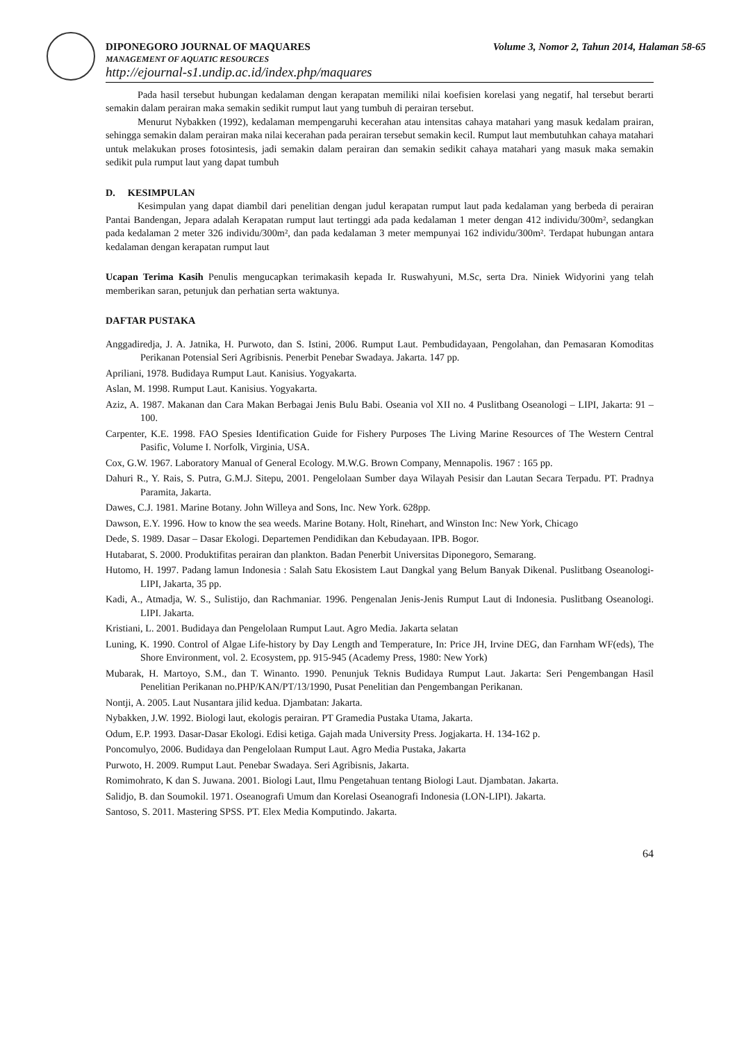DIPONEGORO JOURNAL OF MAQUARES Volume 3, Nomor 2, Tahun 2014, Halaman 58-65
MANAGEMENT OF AQUATIC RESOURCES
http://ejournal-s1.undip.ac.id/index.php/maquares
Pada hasil tersebut hubungan kedalaman dengan kerapatan memiliki nilai koefisien korelasi yang negatif, hal tersebut berarti semakin dalam perairan maka semakin sedikit rumput laut yang tumbuh di perairan tersebut.
Menurut Nybakken (1992), kedalaman mempengaruhi kecerahan atau intensitas cahaya matahari yang masuk kedalam prairan, sehingga semakin dalam perairan maka nilai kecerahan pada perairan tersebut semakin kecil. Rumput laut membutuhkan cahaya matahari untuk melakukan proses fotosintesis, jadi semakin dalam perairan dan semakin sedikit cahaya matahari yang masuk maka semakin sedikit pula rumput laut yang dapat tumbuh
D. KESIMPULAN
Kesimpulan yang dapat diambil dari penelitian dengan judul kerapatan rumput laut pada kedalaman yang berbeda di perairan Pantai Bandengan, Jepara adalah Kerapatan rumput laut tertinggi ada pada kedalaman 1 meter dengan 412 individu/300m², sedangkan pada kedalaman 2 meter 326 individu/300m², dan pada kedalaman 3 meter mempunyai 162 individu/300m². Terdapat hubungan antara kedalaman dengan kerapatan rumput laut
Ucapan Terima Kasih Penulis mengucapkan terimakasih kepada Ir. Ruswahyuni, M.Sc, serta Dra. Niniek Widyorini yang telah memberikan saran, petunjuk dan perhatian serta waktunya.
DAFTAR PUSTAKA
Anggadiredja, J. A. Jatnika, H. Purwoto, dan S. Istini, 2006. Rumput Laut. Pembudidayaan, Pengolahan, dan Pemasaran Komoditas Perikanan Potensial Seri Agribisnis. Penerbit Penebar Swadaya. Jakarta. 147 pp.
Apriliani, 1978. Budidaya Rumput Laut. Kanisius. Yogyakarta.
Aslan, M. 1998. Rumput Laut. Kanisius. Yogyakarta.
Aziz, A. 1987. Makanan dan Cara Makan Berbagai Jenis Bulu Babi. Oseania vol XII no. 4 Puslitbang Oseanologi – LIPI, Jakarta: 91 – 100.
Carpenter, K.E. 1998. FAO Spesies Identification Guide for Fishery Purposes The Living Marine Resources of The Western Central Pasific, Volume I. Norfolk, Virginia, USA.
Cox, G.W. 1967. Laboratory Manual of General Ecology. M.W.G. Brown Company, Mennapolis. 1967 : 165 pp.
Dahuri R., Y. Rais, S. Putra, G.M.J. Sitepu, 2001. Pengelolaan Sumber daya Wilayah Pesisir dan Lautan Secara Terpadu. PT. Pradnya Paramita, Jakarta.
Dawes, C.J. 1981. Marine Botany. John Willeya and Sons, Inc. New York. 628pp.
Dawson, E.Y. 1996. How to know the sea weeds. Marine Botany. Holt, Rinehart, and Winston Inc: New York, Chicago
Dede, S. 1989. Dasar – Dasar Ekologi. Departemen Pendidikan dan Kebudayaan. IPB. Bogor.
Hutabarat, S. 2000. Produktifitas perairan dan plankton. Badan Penerbit Universitas Diponegoro, Semarang.
Hutomo, H. 1997. Padang lamun Indonesia : Salah Satu Ekosistem Laut Dangkal yang Belum Banyak Dikenal. Puslitbang Oseanologi-LIPI, Jakarta, 35 pp.
Kadi, A., Atmadja, W. S., Sulistijo, dan Rachmaniar. 1996. Pengenalan Jenis-Jenis Rumput Laut di Indonesia. Puslitbang Oseanologi. LIPI. Jakarta.
Kristiani, L. 2001. Budidaya dan Pengelolaan Rumput Laut. Agro Media. Jakarta selatan
Luning, K. 1990. Control of Algae Life-history by Day Length and Temperature, In: Price JH, Irvine DEG, dan Farnham WF(eds), The Shore Environment, vol. 2. Ecosystem, pp. 915-945 (Academy Press, 1980: New York)
Mubarak, H. Martoyo, S.M., dan T. Winanto. 1990. Penunjuk Teknis Budidaya Rumput Laut. Jakarta: Seri Pengembangan Hasil Penelitian Perikanan no.PHP/KAN/PT/13/1990, Pusat Penelitian dan Pengembangan Perikanan.
Nontji, A. 2005. Laut Nusantara jilid kedua. Djambatan: Jakarta.
Nybakken, J.W. 1992. Biologi laut, ekologis perairan. PT Gramedia Pustaka Utama, Jakarta.
Odum, E.P. 1993. Dasar-Dasar Ekologi. Edisi ketiga. Gajah mada University Press. Jogjakarta. H. 134-162 p.
Poncomulyo, 2006. Budidaya dan Pengelolaan Rumput Laut. Agro Media Pustaka, Jakarta
Purwoto, H. 2009. Rumput Laut. Penebar Swadaya. Seri Agribisnis, Jakarta.
Romimohrato, K dan S. Juwana. 2001. Biologi Laut, Ilmu Pengetahuan tentang Biologi Laut. Djambatan. Jakarta.
Salidjo, B. dan Soumokil. 1971. Oseanografi Umum dan Korelasi Oseanografi Indonesia (LON-LIPI). Jakarta.
Santoso, S. 2011. Mastering SPSS. PT. Elex Media Komputindo. Jakarta.
64